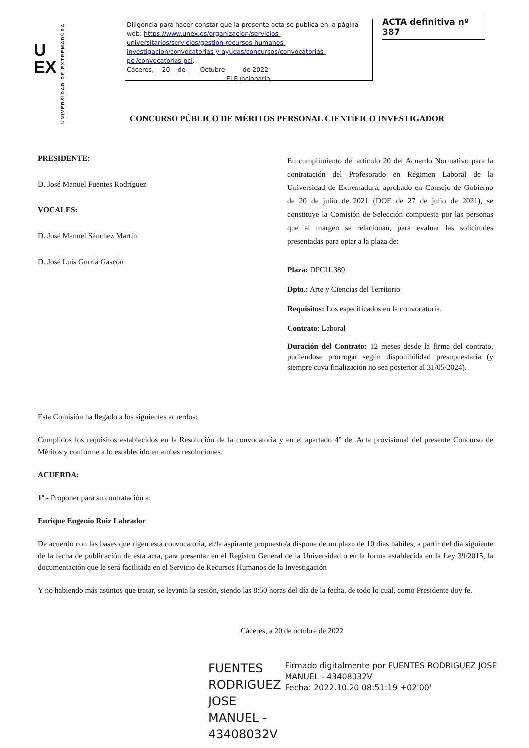U
EX
UNIVERSIDAD DE EXTREMADURA
Diligencia para hacer constar que la presente acta se publica en la página web: https://www.unex.es/organizacion/servicios-universitarios/servicios/gestion-recursos-humanos-investigacion/convocatorias-y-ayudas/concursos/convocatorias-pci/convocatorias-pci.
Cáceres, __20__ de ____Octubre_____ de 2022
El Funcionario,
ACTA definitiva nº 387
CONCURSO PÚBLICO DE MÉRITOS PERSONAL CIENTÍFICO INVESTIGADOR
PRESIDENTE:
D. José Manuel Fuentes Rodríguez
VOCALES:
D. José Manuel Sánchez Martín
D. José Luis Gurría Gascón
En cumplimiento del artículo 20 del Acuerdo Normativo para la contratación del Profesorado en Régimen Laboral de la Universidad de Extremadura, aprobado en Consejo de Gobierno de 20 de julio de 2021 (DOE de 27 de julio de 2021), se constituye la Comisión de Selección compuesta por las personas que al margen se relacionan, para evaluar las solicitudes presentadas para optar a la plaza de:
Plaza: DPCI1.389
Dpto.: Arte y Ciencias del Territorio
Requisitos: Los especificados en la convocatoria.
Contrato: Laboral
Duración del Contrato: 12 meses desde la firma del contrato, pudiéndose prorrogar según disponibilidad presupuestaria (y siempre cuya finalización no sea posterior al 31/05/2024).
Esta Comisión ha llegado a los siguientes acuerdos:
Cumplidos los requisitos establecidos en la Resolución de la convocatoria y en el apartado 4° del Acta provisional del presente Concurso de Méritos y conforme a lo establecido en ambas resoluciones.
ACUERDA:
1º.- Proponer para su contratación a:
Enrique Eugenio Ruiz Labrador
De acuerdo con las bases que rigen esta convocatoria, el/la aspirante propuesto/a dispone de un plazo de 10 días hábiles, a partir del día siguiente de la fecha de publicación de esta acta, para presentar en el Registro General de la Universidad o en la forma establecida en la Ley 39/2015, la documentación que le será facilitada en el Servicio de Recursos Humanos de la Investigación
Y no habiendo más asuntos que tratar, se levanta la sesión, siendo las 8:50 horas del día de la fecha, de todo lo cual, como Presidente doy fe.
Cáceres, a 20 de octubre de 2022
FUENTES RODRIGUEZ JOSE MANUEL - 43408032V
Firmado digitalmente por FUENTES RODRIGUEZ JOSE MANUEL - 43408032V
Fecha: 2022.10.20 08:51:19 +02'00'